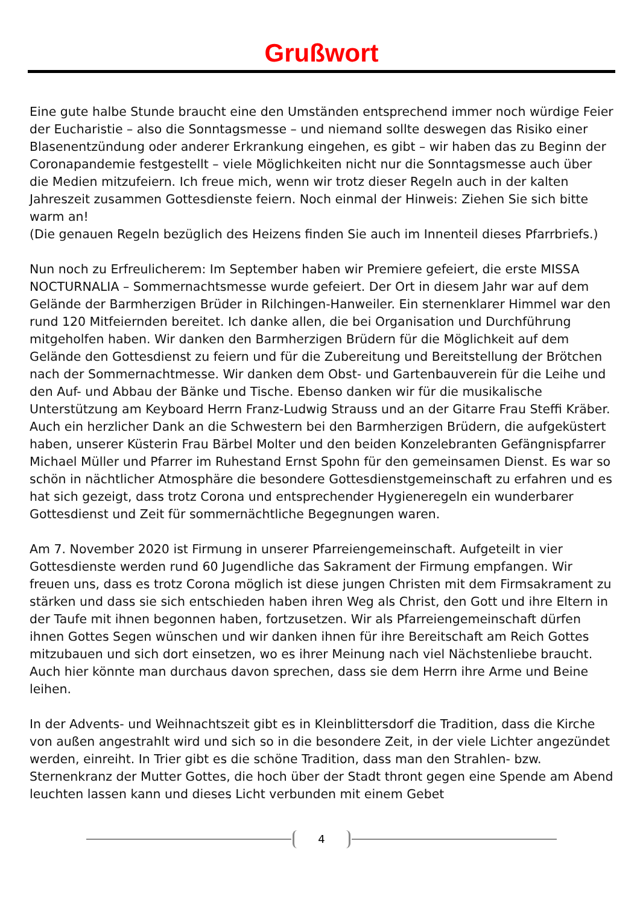Grußwort
Eine gute halbe Stunde braucht eine den Umständen entsprechend immer noch würdige Feier der Eucharistie – also die Sonntagsmesse – und niemand sollte deswegen das Risiko einer Blasenentzündung oder anderer Erkrankung eingehen, es gibt – wir haben das zu Beginn der Coronapandemie festgestellt – viele Möglichkeiten nicht nur die Sonntagsmesse auch über die Medien mitzufeiern. Ich freue mich, wenn wir trotz dieser Regeln auch in der kalten Jahreszeit zusammen Gottesdienste feiern. Noch einmal der Hinweis: Ziehen Sie sich bitte warm an!
(Die genauen Regeln bezüglich des Heizens finden Sie auch im Innenteil dieses Pfarrbriefs.)
Nun noch zu Erfreulicherem: Im September haben wir Premiere gefeiert, die erste MISSA NOCTURNALIA – Sommernachtsmesse wurde gefeiert. Der Ort in diesem Jahr war auf dem Gelände der Barmherzigen Brüder in Rilchingen-Hanweiler. Ein sternenklarer Himmel war den rund 120 Mitfeiernden bereitet. Ich danke allen, die bei Organisation und Durchführung mitgeholfen haben. Wir danken den Barmherzigen Brüdern für die Möglichkeit auf dem Gelände den Gottesdienst zu feiern und für die Zubereitung und Bereitstellung der Brötchen nach der Sommernachtmesse. Wir danken dem Obst- und Gartenbauverein für die Leihe und den Auf- und Abbau der Bänke und Tische. Ebenso danken wir für die musikalische Unterstützung am Keyboard Herrn Franz-Ludwig Strauss und an der Gitarre Frau Steffi Kräber. Auch ein herzlicher Dank an die Schwestern bei den Barmherzigen Brüdern, die aufgeküstert haben, unserer Küsterin Frau Bärbel Molter und den beiden Konzelebranten Gefängnispfarrer Michael Müller und Pfarrer im Ruhestand Ernst Spohn für den gemeinsamen Dienst. Es war so schön in nächtlicher Atmosphäre die besondere Gottesdienstgemeinschaft zu erfahren und es hat sich gezeigt, dass trotz Corona und entsprechender Hygieneregeln ein wunderbarer Gottesdienst und Zeit für sommernächtliche Begegnungen waren.
Am 7. November 2020 ist Firmung in unserer Pfarreiengemeinschaft. Aufgeteilt in vier Gottesdienste werden rund 60 Jugendliche das Sakrament der Firmung empfangen. Wir freuen uns, dass es trotz Corona möglich ist diese jungen Christen mit dem Firmsakrament zu stärken und dass sie sich entschieden haben ihren Weg als Christ, den Gott und ihre Eltern in der Taufe mit ihnen begonnen haben, fortzusetzen. Wir als Pfarreiengemeinschaft dürfen ihnen Gottes Segen wünschen und wir danken ihnen für ihre Bereitschaft am Reich Gottes mitzubauen und sich dort einsetzen, wo es ihrer Meinung nach viel Nächstenliebe braucht. Auch hier könnte man durchaus davon sprechen, dass sie dem Herrn ihre Arme und Beine leihen.
In der Advents- und Weihnachtszeit gibt es in Kleinblittersdorf die Tradition, dass die Kirche von außen angestrahlt wird und sich so in die besondere Zeit, in der viele Lichter angezündet werden, einreiht. In Trier gibt es die schöne Tradition, dass man den Strahlen- bzw. Sternenkranz der Mutter Gottes, die hoch über der Stadt thront gegen eine Spende am Abend leuchten lassen kann und dieses Licht verbunden mit einem Gebet
4